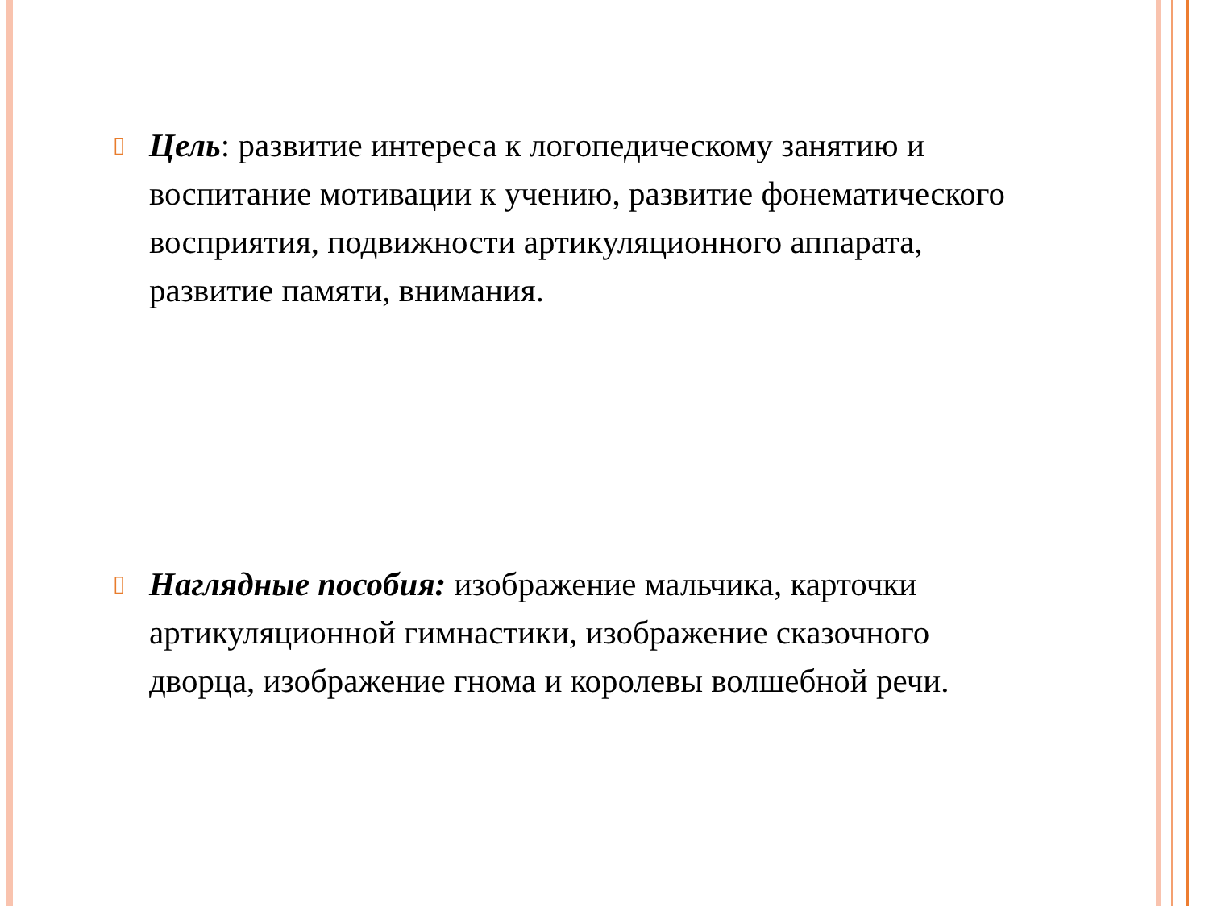▯
Цель: развитие интереса к логопедическому занятию и воспитание мотивации к учению, развитие фонематического восприятия, подвижности артикуляционного аппарата, развитие памяти, внимания.
▯
Наглядные пособия: изображение мальчика, карточки артикуляционной гимнастики, изображение сказочного дворца, изображение гнома и королевы волшебной речи.